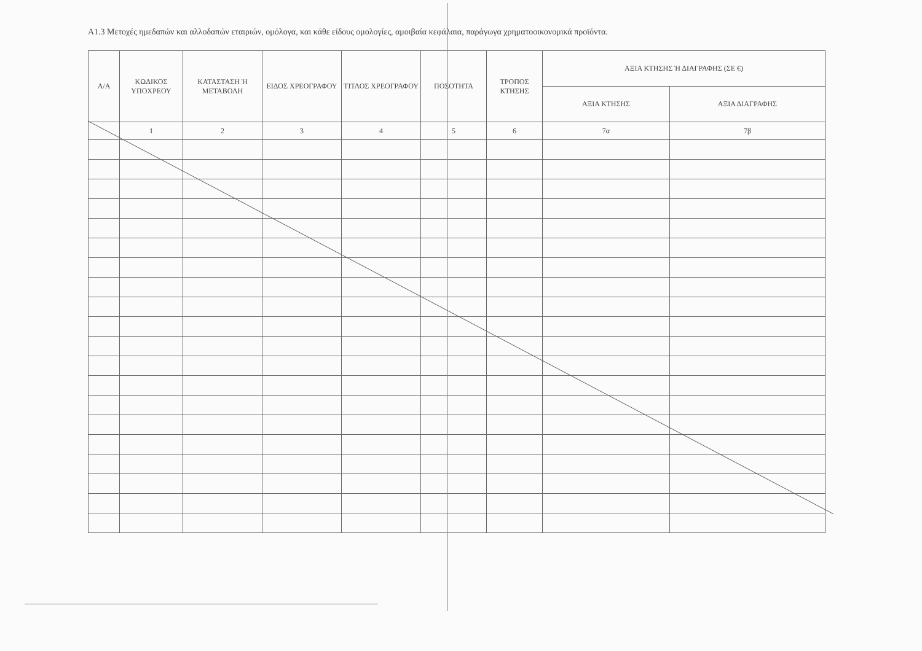Α1.3 Μετοχές ημεδαπών και αλλοδαπών εταιριών, ομόλογα, και κάθε είδους ομολογίες, αμοιβαία κεφάλαια, παράγωγα χρηματοοικονομικά προϊόντα.
| Α/Α | ΚΩΔΙΚΟΣ ΥΠΟΧΡΕΟΥ | ΚΑΤΑΣΤΑΣΗ Ή ΜΕΤΑΒΟΛΗ | ΕΙΔΟΣ ΧΡΕΟΓΡΑΦΟΥ | ΤΙΤΛΟΣ ΧΡΕΟΓΡΑΦΟΥ | ΠΟΣΟΤΗΤΑ | ΤΡΟΠΟΣ ΚΤΗΣΗΣ | ΑΞΙΑ ΚΤΗΣΗΣ Ή ΔΙΑΓΡΑΦΗΣ (ΣΕ €) | |
| --- | --- | --- | --- | --- | --- | --- | --- | --- |
| | | | | | | | ΑΞΙΑ ΚΤΗΣΗΣ | ΑΞΙΑ ΔΙΑΓΡΑΦΗΣ |
| | 1 | 2 | 3 | 4 | 5 | 6 | 7α | 7β |